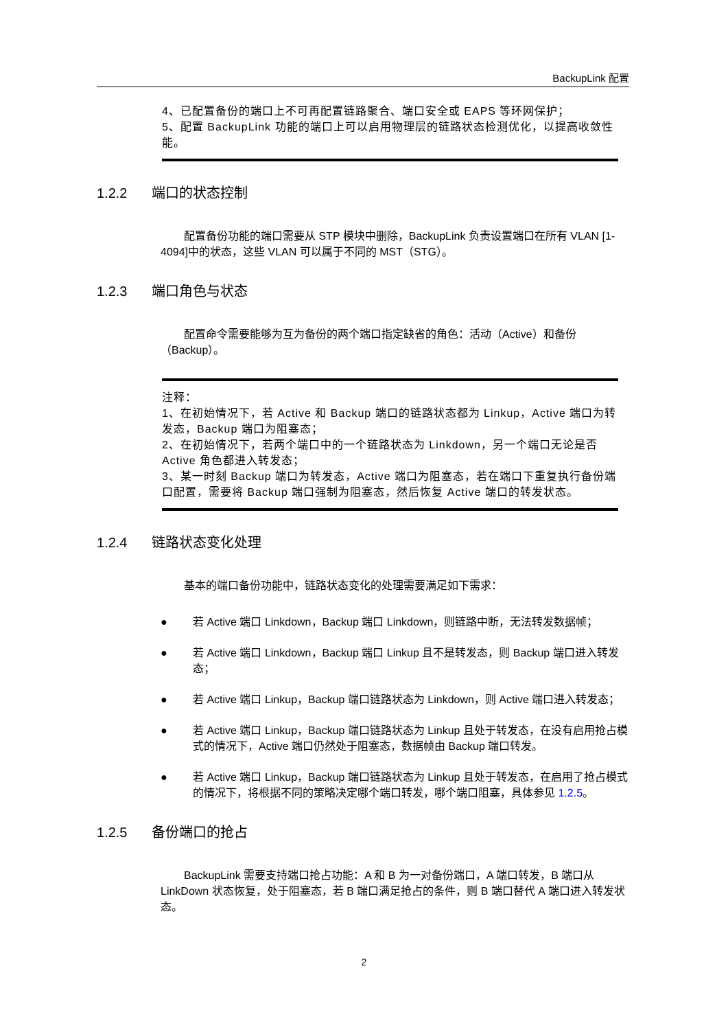BackupLink 配置
4、已配置备份的端口上不可再配置链路聚合、端口安全或 EAPS 等环网保护；
5、配置 BackupLink 功能的端口上可以启用物理层的链路状态检测优化，以提高收敛性能。
1.2.2 端口的状态控制
配置备份功能的端口需要从 STP 模块中删除，BackupLink 负责设置端口在所有 VLAN [1-4094]中的状态，这些 VLAN 可以属于不同的 MST（STG）。
1.2.3 端口角色与状态
配置命令需要能够为互为备份的两个端口指定缺省的角色：活动（Active）和备份（Backup）。
注释：
1、在初始情况下，若 Active 和 Backup 端口的链路状态都为 Linkup，Active 端口为转发态，Backup 端口为阻塞态；
2、在初始情况下，若两个端口中的一个链路状态为 Linkdown，另一个端口无论是否 Active 角色都进入转发态；
3、某一时刻 Backup 端口为转发态，Active 端口为阻塞态，若在端口下重复执行备份端口配置，需要将 Backup 端口强制为阻塞态，然后恢复 Active 端口的转发状态。
1.2.4 链路状态变化处理
基本的端口备份功能中，链路状态变化的处理需要满足如下需求：
● 若 Active 端口 Linkdown，Backup 端口 Linkdown，则链路中断，无法转发数据帧；
● 若 Active 端口 Linkdown，Backup 端口 Linkup 且不是转发态，则 Backup 端口进入转发态；
● 若 Active 端口 Linkup，Backup 端口链路状态为 Linkdown，则 Active 端口进入转发态；
● 若 Active 端口 Linkup，Backup 端口链路状态为 Linkup 且处于转发态，在没有启用抢占模式的情况下，Active 端口仍然处于阻塞态，数据帧由 Backup 端口转发。
● 若 Active 端口 Linkup，Backup 端口链路状态为 Linkup 且处于转发态，在启用了抢占模式的情况下，将根据不同的策略决定哪个端口转发，哪个端口阻塞，具体参见 1.2.5。
1.2.5 备份端口的抢占
BackupLink 需要支持端口抢占功能：A 和 B 为一对备份端口，A 端口转发，B 端口从 LinkDown 状态恢复，处于阻塞态，若 B 端口满足抢占的条件，则 B 端口替代 A 端口进入转发状态。
2